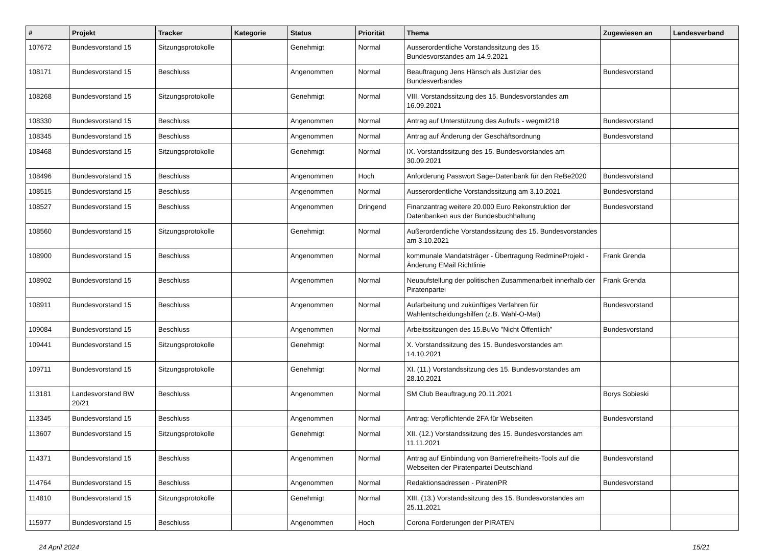| # | Projekt | Tracker | Kategorie | Status | Priorität | Thema | Zugewiesen an | Landesverband |
| --- | --- | --- | --- | --- | --- | --- | --- | --- |
| 107672 | Bundesvorstand 15 | Sitzungsprotokolle | | Genehmigt | Normal | Ausserordentliche Vorstandssitzung des 15. Bundesvorstandes am 14.9.2021 | | |
| 108171 | Bundesvorstand 15 | Beschluss | | Angenommen | Normal | Beauftragung Jens Hänsch als Justiziar des Bundesverbandes | Bundesvorstand | |
| 108268 | Bundesvorstand 15 | Sitzungsprotokolle | | Genehmigt | Normal | VIII. Vorstandssitzung des 15. Bundesvorstandes am 16.09.2021 | | |
| 108330 | Bundesvorstand 15 | Beschluss | | Angenommen | Normal | Antrag auf Unterstützung des Aufrufs - wegmit218 | Bundesvorstand | |
| 108345 | Bundesvorstand 15 | Beschluss | | Angenommen | Normal | Antrag auf Änderung der Geschäftsordnung | Bundesvorstand | |
| 108468 | Bundesvorstand 15 | Sitzungsprotokolle | | Genehmigt | Normal | IX. Vorstandssitzung des 15. Bundesvorstandes am 30.09.2021 | | |
| 108496 | Bundesvorstand 15 | Beschluss | | Angenommen | Hoch | Anforderung Passwort Sage-Datenbank für den ReBe2020 | Bundesvorstand | |
| 108515 | Bundesvorstand 15 | Beschluss | | Angenommen | Normal | Ausserordentliche Vorstandssitzung am 3.10.2021 | Bundesvorstand | |
| 108527 | Bundesvorstand 15 | Beschluss | | Angenommen | Dringend | Finanzantrag weitere 20.000 Euro Rekonstruktion der Datenbanken aus der Bundesbuchhaltung | Bundesvorstand | |
| 108560 | Bundesvorstand 15 | Sitzungsprotokolle | | Genehmigt | Normal | Außerordentliche Vorstandssitzung des 15. Bundesvorstandes am 3.10.2021 | | |
| 108900 | Bundesvorstand 15 | Beschluss | | Angenommen | Normal | kommunale Mandatsträger - Übertragung RedmineProjekt - Änderung EMail Richtlinie | Frank Grenda | |
| 108902 | Bundesvorstand 15 | Beschluss | | Angenommen | Normal | Neuaufstellung der politischen Zusammenarbeit innerhalb der Piratenpartei | Frank Grenda | |
| 108911 | Bundesvorstand 15 | Beschluss | | Angenommen | Normal | Aufarbeitung und zukünftiges Verfahren für Wahlentscheidungshilfen (z.B. Wahl-O-Mat) | Bundesvorstand | |
| 109084 | Bundesvorstand 15 | Beschluss | | Angenommen | Normal | Arbeitssitzungen des 15.BuVo "Nicht Öffentlich" | Bundesvorstand | |
| 109441 | Bundesvorstand 15 | Sitzungsprotokolle | | Genehmigt | Normal | X. Vorstandssitzung des 15. Bundesvorstandes am 14.10.2021 | | |
| 109711 | Bundesvorstand 15 | Sitzungsprotokolle | | Genehmigt | Normal | XI. (11.) Vorstandssitzung des 15. Bundesvorstandes am 28.10.2021 | | |
| 113181 | Landesvorstand BW 20/21 | Beschluss | | Angenommen | Normal | SM Club Beauftragung 20.11.2021 | Borys Sobieski | |
| 113345 | Bundesvorstand 15 | Beschluss | | Angenommen | Normal | Antrag: Verpflichtende 2FA für Webseiten | Bundesvorstand | |
| 113607 | Bundesvorstand 15 | Sitzungsprotokolle | | Genehmigt | Normal | XII. (12.) Vorstandssitzung des 15. Bundesvorstandes am 11.11.2021 | | |
| 114371 | Bundesvorstand 15 | Beschluss | | Angenommen | Normal | Antrag auf Einbindung von Barrierefreiheits-Tools auf die Webseiten der Piratenpartei Deutschland | Bundesvorstand | |
| 114764 | Bundesvorstand 15 | Beschluss | | Angenommen | Normal | Redaktionsadressen - PiratenPR | Bundesvorstand | |
| 114810 | Bundesvorstand 15 | Sitzungsprotokolle | | Genehmigt | Normal | XIII. (13.) Vorstandssitzung des 15. Bundesvorstandes am 25.11.2021 | | |
| 115977 | Bundesvorstand 15 | Beschluss | | Angenommen | Hoch | Corona Forderungen der PIRATEN | | |
24 April 2024 15/21